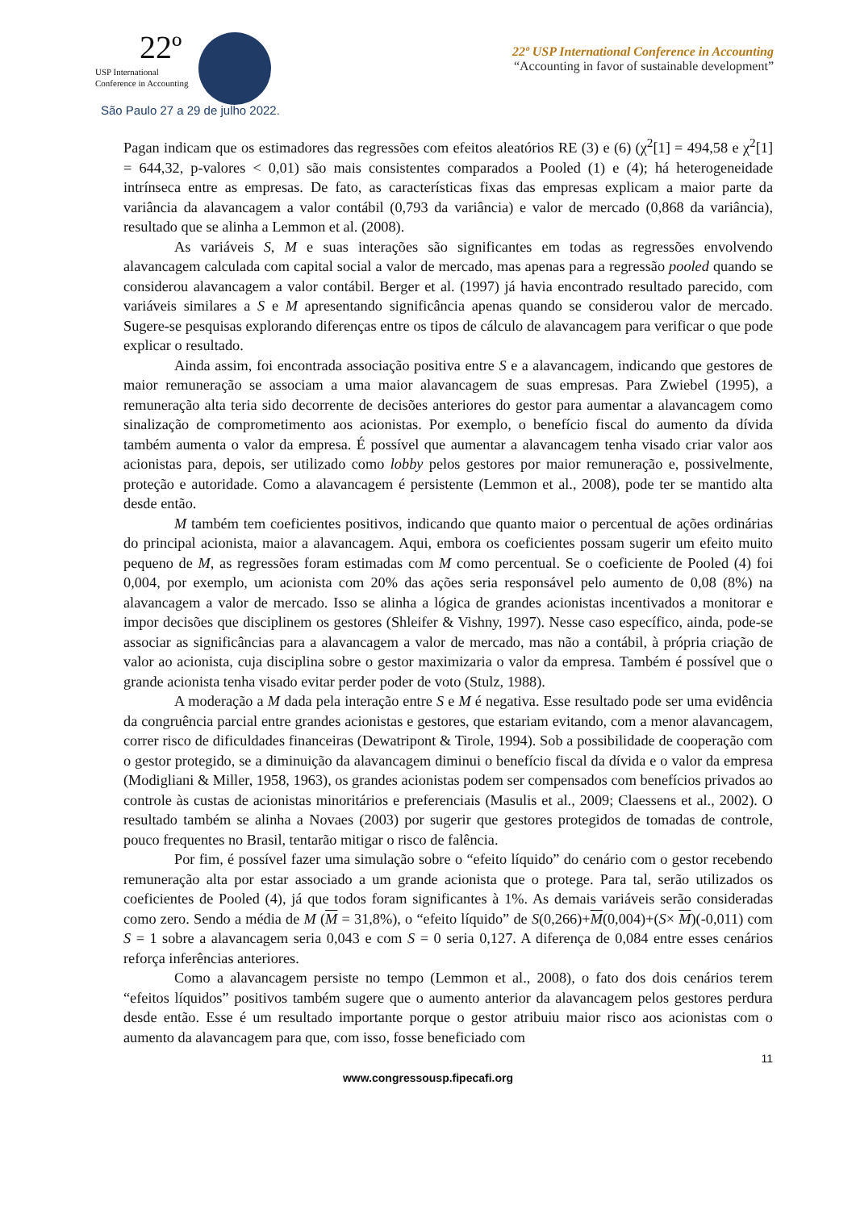22º
USP International
Conference in Accounting
São Paulo 27 a 29 de julho 2022.
22º USP International Conference in Accounting
“Accounting in favor of sustainable development”
Pagan indicam que os estimadores das regressões com efeitos aleatórios RE (3) e (6) (χ<sup>2</sup>[1] = 494,58 e χ<sup>2</sup>[1] = 644,32, p-valores < 0,01) são mais consistentes comparados a Pooled (1) e (4); há heterogeneidade intrínseca entre as empresas. De fato, as características fixas das empresas explicam a maior parte da variância da alavancagem a valor contábil (0,793 da variância) e valor de mercado (0,868 da variância), resultado que se alinha a Lemmon et al. (2008).
As variáveis S, M e suas interações são significantes em todas as regressões envolvendo alavancagem calculada com capital social a valor de mercado, mas apenas para a regressão pooled quando se considerou alavancagem a valor contábil. Berger et al. (1997) já havia encontrado resultado parecido, com variáveis similares a S e M apresentando significância apenas quando se considerou valor de mercado. Sugere-se pesquisas explorando diferenças entre os tipos de cálculo de alavancagem para verificar o que pode explicar o resultado.
Ainda assim, foi encontrada associação positiva entre S e a alavancagem, indicando que gestores de maior remuneração se associam a uma maior alavancagem de suas empresas. Para Zwiebel (1995), a remuneração alta teria sido decorrente de decisões anteriores do gestor para aumentar a alavancagem como sinalização de comprometimento aos acionistas. Por exemplo, o benefício fiscal do aumento da dívida também aumenta o valor da empresa. É possível que aumentar a alavancagem tenha visado criar valor aos acionistas para, depois, ser utilizado como lobby pelos gestores por maior remuneração e, possivelmente, proteção e autoridade. Como a alavancagem é persistente (Lemmon et al., 2008), pode ter se mantido alta desde então.
M também tem coeficientes positivos, indicando que quanto maior o percentual de ações ordinárias do principal acionista, maior a alavancagem. Aqui, embora os coeficientes possam sugerir um efeito muito pequeno de M, as regressões foram estimadas com M como percentual. Se o coeficiente de Pooled (4) foi 0,004, por exemplo, um acionista com 20% das ações seria responsável pelo aumento de 0,08 (8%) na alavancagem a valor de mercado. Isso se alinha a lógica de grandes acionistas incentivados a monitorar e impor decisões que disciplinem os gestores (Shleifer & Vishny, 1997). Nesse caso específico, ainda, pode-se associar as significâncias para a alavancagem a valor de mercado, mas não a contábil, à própria criação de valor ao acionista, cuja disciplina sobre o gestor maximizaria o valor da empresa. Também é possível que o grande acionista tenha visado evitar perder poder de voto (Stulz, 1988).
A moderação a M dada pela interação entre S e M é negativa. Esse resultado pode ser uma evidência da congruência parcial entre grandes acionistas e gestores, que estariam evitando, com a menor alavancagem, correr risco de dificuldades financeiras (Dewatripont & Tirole, 1994). Sob a possibilidade de cooperação com o gestor protegido, se a diminuição da alavancagem diminui o benefício fiscal da dívida e o valor da empresa (Modigliani & Miller, 1958, 1963), os grandes acionistas podem ser compensados com benefícios privados ao controle às custas de acionistas minoritários e preferenciais (Masulis et al., 2009; Claessens et al., 2002). O resultado também se alinha a Novaes (2003) por sugerir que gestores protegidos de tomadas de controle, pouco frequentes no Brasil, tentarão mitigar o risco de falência.
Por fim, é possível fazer uma simulação sobre o “efeito líquido” do cenário com o gestor recebendo remuneração alta por estar associado a um grande acionista que o protege. Para tal, serão utilizados os coeficientes de Pooled (4), já que todos foram significantes à 1%. As demais variáveis serão consideradas como zero. Sendo a média de M (M = 31,8%), o “efeito líquido” de S(0,266)+M(0,004)+(S× M)(-0,011) com S = 1 sobre a alavancagem seria 0,043 e com S = 0 seria 0,127. A diferença de 0,084 entre esses cenários reforça inferências anteriores.
Como a alavancagem persiste no tempo (Lemmon et al., 2008), o fato dos dois cenários terem “efeitos líquidos” positivos também sugere que o aumento anterior da alavancagem pelos gestores perdura desde então. Esse é um resultado importante porque o gestor atribuiu maior risco aos acionistas com o aumento da alavancagem para que, com isso, fosse beneficiado com
11
www.congressousp.fipecafi.org